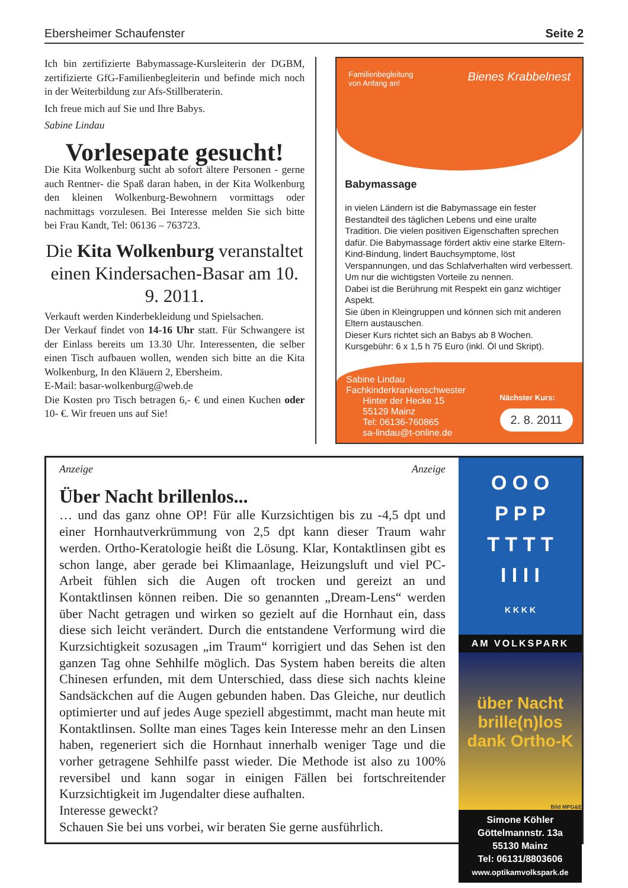Ebersheimer Schaufenster Seite 2
Ich bin zertifizierte Babymassage-Kursleiterin der DGBM, zertifizierte GfG-Familienbegleiterin und befinde mich noch in der Weiterbildung zur Afs-Stillberaterin.
Ich freue mich auf Sie und Ihre Babys.
Sabine Lindau
Vorlesepate gesucht!
Die Kita Wolkenburg sucht ab sofort ältere Personen - gerne auch Rentner- die Spaß daran haben, in der Kita Wolkenburg den kleinen Wolkenburg-Bewohnern vormittags oder nachmittags vorzulesen. Bei Interesse melden Sie sich bitte bei Frau Kandt, Tel: 06136 – 763723.
Die Kita Wolkenburg veranstaltet einen Kindersachen-Basar am 10. 9. 2011.
Verkauft werden Kinderbekleidung und Spielsachen.
Der Verkauf findet von 14-16 Uhr statt. Für Schwangere ist der Einlass bereits um 13.30 Uhr. Interessenten, die selber einen Tisch aufbauen wollen, wenden sich bitte an die Kita Wolkenburg, In den Kläuern 2, Ebersheim.
E-Mail: basar-wolkenburg@web.de
Die Kosten pro Tisch betragen 6,- € und einen Kuchen oder 10- €. Wir freuen uns auf Sie!
Familienbegleitung
von Anfang an! Bienes Krabbelnest
Babymassage
in vielen Ländern ist die Babymassage ein fester Bestandteil des täglichen Lebens und eine uralte Tradition. Die vielen positiven Eigenschaften sprechen dafür. Die Babymassage fördert aktiv eine starke Eltern-Kind-Bindung, lindert Bauchsymptome, löst Verspannungen, und das Schlafverhalten wird verbessert. Um nur die wichtigsten Vorteile zu nennen.
Dabei ist die Berührung mit Respekt ein ganz wichtiger Aspekt.
Sie üben in Kleingruppen und können sich mit anderen Eltern austauschen.
Dieser Kurs richtet sich an Babys ab 8 Wochen.
Kursgebühr: 6 x 1,5 h 75 Euro (inkl. Öl und Skript).
Sabine Lindau
Fachkinderkrankenschwester
Hinter der Hecke 15
55129 Mainz
Tel: 06136-760865
sa-lindau@t-online.de
Nächster Kurs:
2. 8. 2011
Anzeige Anzeige
Über Nacht brillenlos...
… und das ganz ohne OP! Für alle Kurzsichtigen bis zu -4,5 dpt und einer Hornhautverkrümmung von 2,5 dpt kann dieser Traum wahr werden. Ortho-Keratologie heißt die Lösung. Klar, Kontaktlinsen gibt es schon lange, aber gerade bei Klimaanlage, Heizungsluft und viel PC-Arbeit fühlen sich die Augen oft trocken und gereizt an und Kontaktlinsen können reiben. Die so genannten „Dream-Lens“ werden über Nacht getragen und wirken so gezielt auf die Hornhaut ein, dass diese sich leicht verändert. Durch die entstandene Verformung wird die Kurzsichtigkeit sozusagen „im Traum“ korrigiert und das Sehen ist den ganzen Tag ohne Sehhilfe möglich. Das System haben bereits die alten Chinesen erfunden, mit dem Unterschied, dass diese sich nachts kleine Sandsäckchen auf die Augen gebunden haben. Das Gleiche, nur deutlich optimierter und auf jedes Auge speziell abgestimmt, macht man heute mit Kontaktlinsen. Sollte man eines Tages kein Interesse mehr an den Linsen haben, regeneriert sich die Hornhaut innerhalb weniger Tage und die vorher getragene Sehhilfe passt wieder. Die Methode ist also zu 100% reversibel und kann sogar in einigen Fällen bei fortschreitender Kurzsichtigkeit im Jugendalter diese aufhalten.
Interesse geweckt?
Schauen Sie bei uns vorbei, wir beraten Sie gerne ausführlich.
O O O
P P P
T T T T
I I I I
K K K K
AM VOLKSPARK
über Nacht brille(n)los
dank Ortho-K
Bild MPG&E
Simone Köhler
Göttelmannstr. 13a
55130 Mainz
Tel: 06131/8803606
www.optikamvolkspark.de